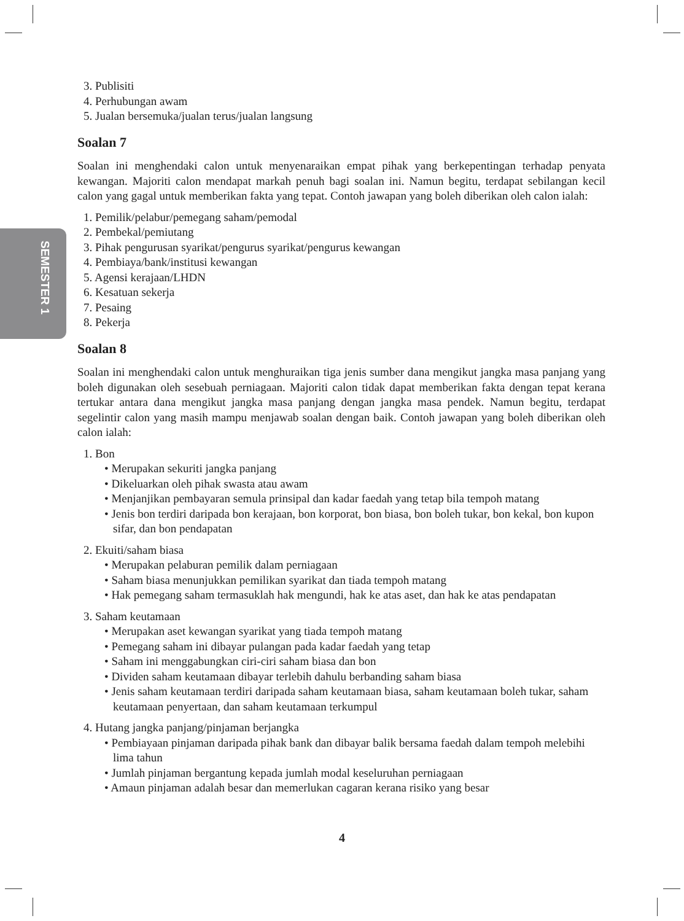SEMESTER 1
3. Publisiti
4. Perhubungan awam
5. Jualan bersemuka/jualan terus/jualan langsung
Soalan 7
Soalan ini menghendaki calon untuk menyenaraikan empat pihak yang berkepentingan terhadap penyata kewangan. Majoriti calon mendapat markah penuh bagi soalan ini. Namun begitu, terdapat sebilangan kecil calon yang gagal untuk memberikan fakta yang tepat. Contoh jawapan yang boleh diberikan oleh calon ialah:
1. Pemilik/pelabur/pemegang saham/pemodal
2. Pembekal/pemiutang
3. Pihak pengurusan syarikat/pengurus syarikat/pengurus kewangan
4. Pembiaya/bank/institusi kewangan
5. Agensi kerajaan/LHDN
6. Kesatuan sekerja
7. Pesaing
8. Pekerja
Soalan 8
Soalan ini menghendaki calon untuk menghuraikan tiga jenis sumber dana mengikut jangka masa panjang yang boleh digunakan oleh sesebuah perniagaan. Majoriti calon tidak dapat memberikan fakta dengan tepat kerana tertukar antara dana mengikut jangka masa panjang dengan jangka masa pendek. Namun begitu, terdapat segelintir calon yang masih mampu menjawab soalan dengan baik. Contoh jawapan yang boleh diberikan oleh calon ialah:
1. Bon
• Merupakan sekuriti jangka panjang
• Dikeluarkan oleh pihak swasta atau awam
• Menjanjikan pembayaran semula prinsipal dan kadar faedah yang tetap bila tempoh matang
• Jenis bon terdiri daripada bon kerajaan, bon korporat, bon biasa, bon boleh tukar, bon kekal, bon kupon sifar, dan bon pendapatan
2. Ekuiti/saham biasa
• Merupakan pelaburan pemilik dalam perniagaan
• Saham biasa menunjukkan pemilikan syarikat dan tiada tempoh matang
• Hak pemegang saham termasuklah hak mengundi, hak ke atas aset, dan hak ke atas pendapatan
3. Saham keutamaan
• Merupakan aset kewangan syarikat yang tiada tempoh matang
• Pemegang saham ini dibayar pulangan pada kadar faedah yang tetap
• Saham ini menggabungkan ciri-ciri saham biasa dan bon
• Dividen saham keutamaan dibayar terlebih dahulu berbanding saham biasa
• Jenis saham keutamaan terdiri daripada saham keutamaan biasa, saham keutamaan boleh tukar, saham keutamaan penyertaan, dan saham keutamaan terkumpul
4. Hutang jangka panjang/pinjaman berjangka
• Pembiayaan pinjaman daripada pihak bank dan dibayar balik bersama faedah dalam tempoh melebihi lima tahun
• Jumlah pinjaman bergantung kepada jumlah modal keseluruhan perniagaan
• Amaun pinjaman adalah besar dan memerlukan cagaran kerana risiko yang besar
4